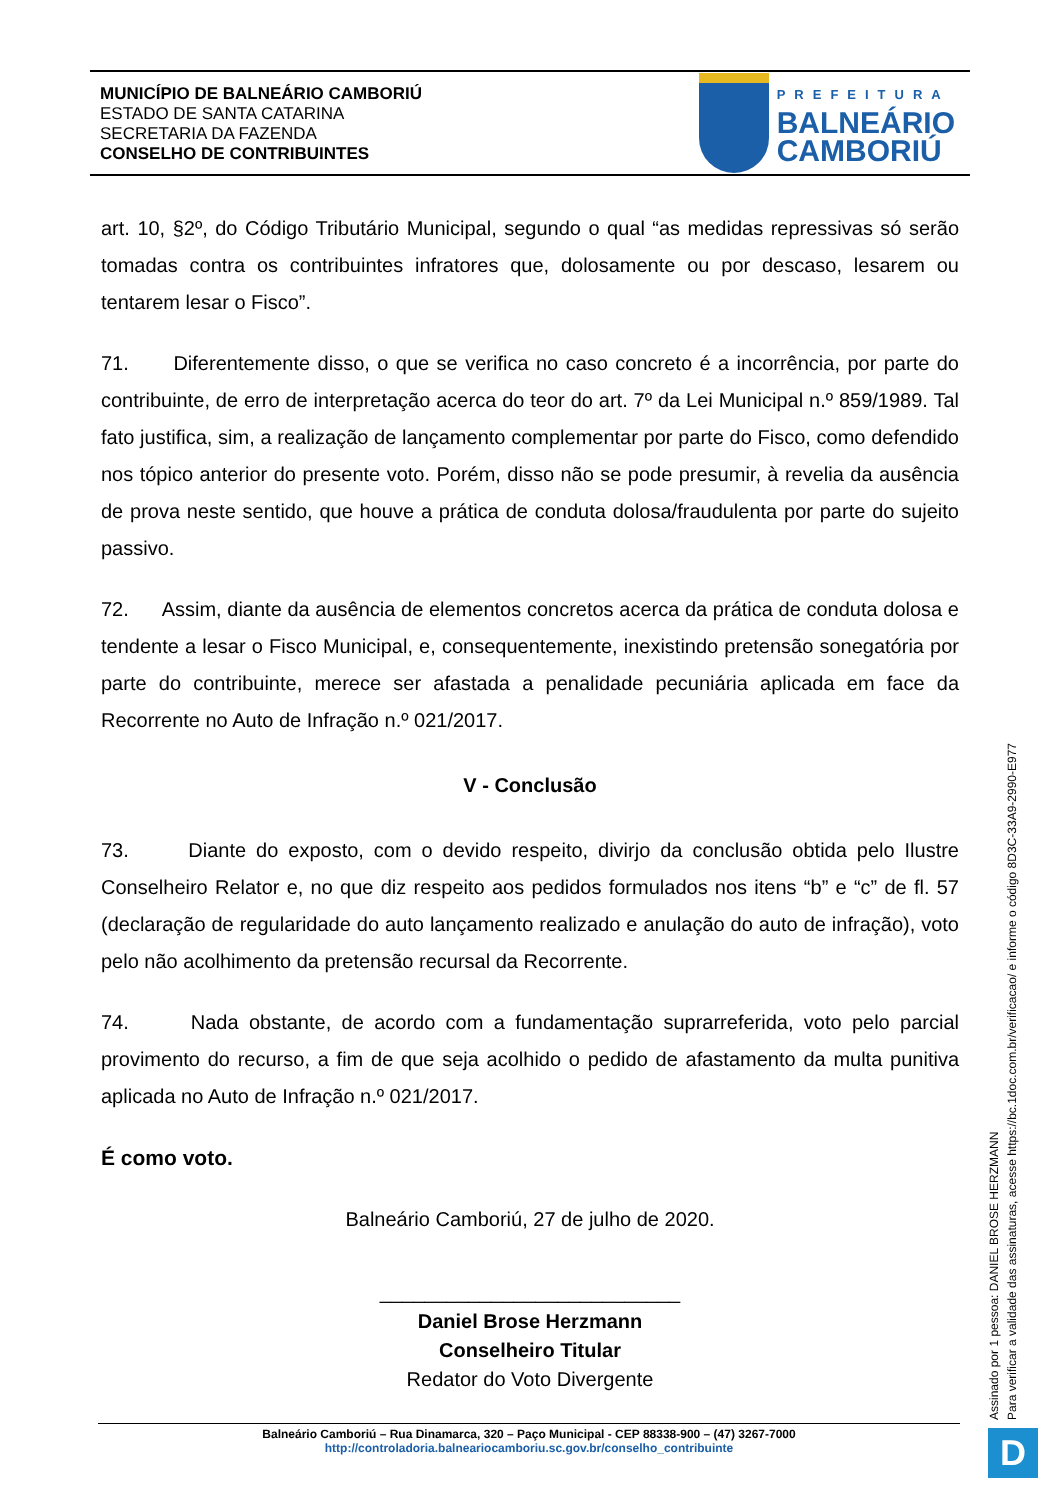MUNICÍPIO DE BALNEÁRIO CAMBORIÚ
ESTADO DE SANTA CATARINA
SECRETARIA DA FAZENDA
CONSELHO DE CONTRIBUINTES
PREFEITURA
BALNEÁRIO
CAMBORIÚ
art. 10, §2º, do Código Tributário Municipal, segundo o qual “as medidas repressivas só serão tomadas contra os contribuintes infratores que, dolosamente ou por descaso, lesarem ou tentarem lesar o Fisco”.
71. Diferentemente disso, o que se verifica no caso concreto é a incorrência, por parte do contribuinte, de erro de interpretação acerca do teor do art. 7º da Lei Municipal n.º 859/1989. Tal fato justifica, sim, a realização de lançamento complementar por parte do Fisco, como defendido nos tópico anterior do presente voto. Porém, disso não se pode presumir, à revelia da ausência de prova neste sentido, que houve a prática de conduta dolosa/fraudulenta por parte do sujeito passivo.
72. Assim, diante da ausência de elementos concretos acerca da prática de conduta dolosa e tendente a lesar o Fisco Municipal, e, consequentemente, inexistindo pretensão sonegatória por parte do contribuinte, merece ser afastada a penalidade pecuniária aplicada em face da Recorrente no Auto de Infração n.º 021/2017.
V - Conclusão
73. Diante do exposto, com o devido respeito, divirjo da conclusão obtida pelo Ilustre Conselheiro Relator e, no que diz respeito aos pedidos formulados nos itens “b” e “c” de fl. 57 (declaração de regularidade do auto lançamento realizado e anulação do auto de infração), voto pelo não acolhimento da pretensão recursal da Recorrente.
74. Nada obstante, de acordo com a fundamentação suprarreferida, voto pelo parcial provimento do recurso, a fim de que seja acolhido o pedido de afastamento da multa punitiva aplicada no Auto de Infração n.º 021/2017.
É como voto.
Balneário Camboriú, 27 de julho de 2020.
___________________________
Daniel Brose Herzmann
Conselheiro Titular
Redator do Voto Divergente
Assinado por 1 pessoa: DANIEL BROSE HERZMANN
Para verificar a validade das assinaturas, acesse https://bc.1doc.com.br/verificacao/ e informe o código 8D3C-33A9-2990-E977
Balneário Camboriú – Rua Dinamarca, 320 – Paço Municipal - CEP 88338-900 – (47) 3267-7000
http://controladoria.balneariocamboriu.sc.gov.br/conselho_contribuinte
D